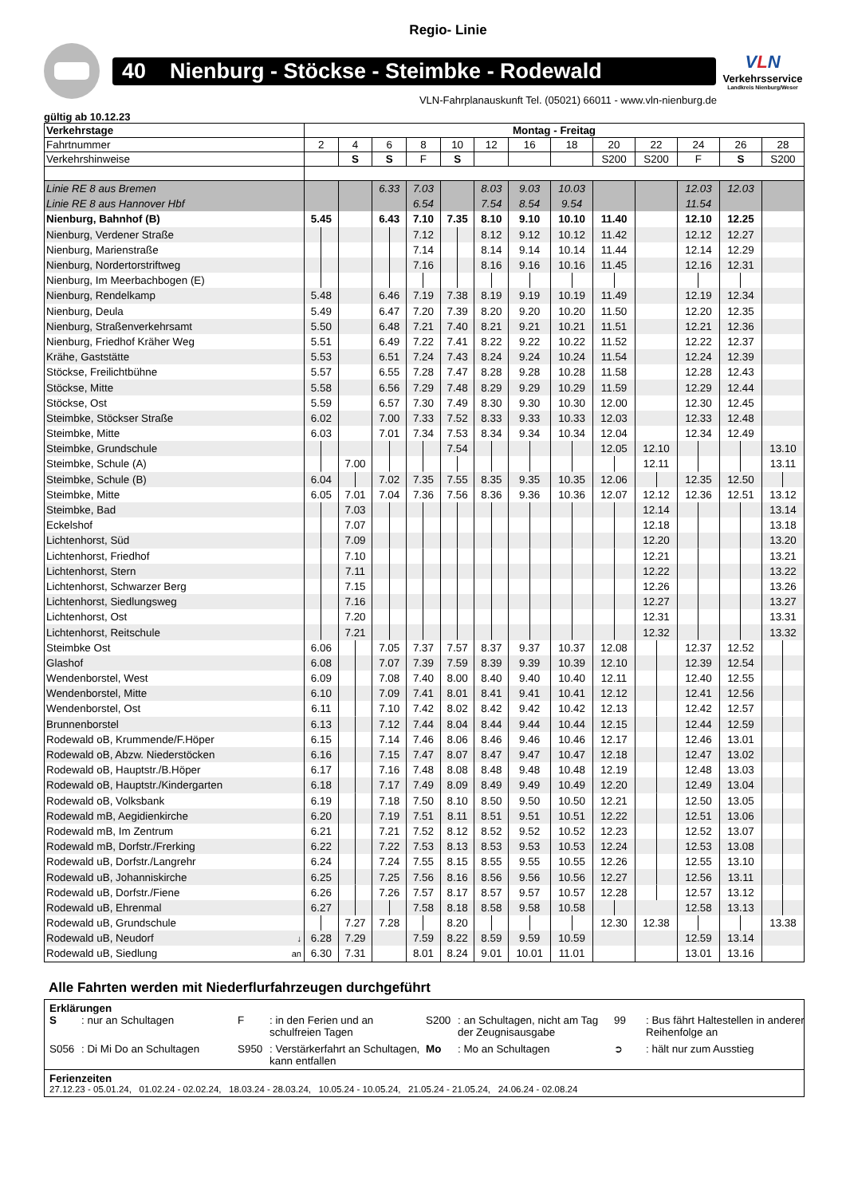Regio- Linie
40 Nienburg - Stöckse - Steimbke - Rodewald
VLN
Verkehrsservice
Landkreis Nienburg/Weser
VLN-Fahrplanauskunft Tel. (05021) 66011 - www.vln-nienburg.de
gültig ab 10.12.23
| Verkehrstage | | Montag - Freitag | | | | | | | | | | | | |
| Fahrtnummer | | 2 | 4 | 6 | 8 | 10 | 12 | 16 | 18 | 20 | 22 | 24 | 26 | 28 |
| Verkehrshinweise | | | S | S | F | S | | | | S200 | S200 | F | S | S200 |
| Linie RE 8 aus Bremen | | | | 6.33 | 7.03 | | 8.03 | 9.03 | 10.03 | | | 12.03 | 12.03 | |
| Linie RE 8 aus Hannover Hbf | | | | | 6.54 | | 7.54 | 8.54 | 9.54 | | | 11.54 | | |
| Nienburg, Bahnhof (B) | | 5.45 | | 6.43 | 7.10 | 7.35 | 8.10 | 9.10 | 10.10 | 11.40 | | 12.10 | 12.25 | |
| Nienburg, Verdener Straße | | | | | 7.12 | | 8.12 | 9.12 | 10.12 | 11.42 | | 12.12 | 12.27 | |
| Nienburg, Marienstraße | | | | | 7.14 | | 8.14 | 9.14 | 10.14 | 11.44 | | 12.14 | 12.29 | |
| Nienburg, Nordertorstriftweg | | | | | 7.16 | | 8.16 | 9.16 | 10.16 | 11.45 | | 12.16 | 12.31 | |
| Nienburg, Im Meerbachbogen (E) | | | | | | | | | | | | | | |
| Nienburg, Rendelkamp | | 5.48 | | 6.46 | 7.19 | 7.38 | 8.19 | 9.19 | 10.19 | 11.49 | | 12.19 | 12.34 | |
| Nienburg, Deula | | 5.49 | | 6.47 | 7.20 | 7.39 | 8.20 | 9.20 | 10.20 | 11.50 | | 12.20 | 12.35 | |
| Nienburg, Straßenverkehrsamt | | 5.50 | | 6.48 | 7.21 | 7.40 | 8.21 | 9.21 | 10.21 | 11.51 | | 12.21 | 12.36 | |
| Nienburg, Friedhof Kräher Weg | | 5.51 | | 6.49 | 7.22 | 7.41 | 8.22 | 9.22 | 10.22 | 11.52 | | 12.22 | 12.37 | |
| Krähe, Gaststätte | | 5.53 | | 6.51 | 7.24 | 7.43 | 8.24 | 9.24 | 10.24 | 11.54 | | 12.24 | 12.39 | |
| Stöckse, Freilichtbühne | | 5.57 | | 6.55 | 7.28 | 7.47 | 8.28 | 9.28 | 10.28 | 11.58 | | 12.28 | 12.43 | |
| Stöckse, Mitte | | 5.58 | | 6.56 | 7.29 | 7.48 | 8.29 | 9.29 | 10.29 | 11.59 | | 12.29 | 12.44 | |
| Stöckse, Ost | | 5.59 | | 6.57 | 7.30 | 7.49 | 8.30 | 9.30 | 10.30 | 12.00 | | 12.30 | 12.45 | |
| Steimbke, Stöckser Straße | | 6.02 | | 7.00 | 7.33 | 7.52 | 8.33 | 9.33 | 10.33 | 12.03 | | 12.33 | 12.48 | |
| Steimbke, Mitte | | 6.03 | | 7.01 | 7.34 | 7.53 | 8.34 | 9.34 | 10.34 | 12.04 | | 12.34 | 12.49 | |
| Steimbke, Grundschule | | | | | | 7.54 | | | | 12.05 | 12.10 | | | 13.10 |
| Steimbke, Schule (A) | | | 7.00 | | | | | | | | 12.11 | | | 13.11 |
| Steimbke, Schule (B) | | 6.04 | | 7.02 | 7.35 | 7.55 | 8.35 | 9.35 | 10.35 | 12.06 | | 12.35 | 12.50 | |
| Steimbke, Mitte | | 6.05 | 7.01 | 7.04 | 7.36 | 7.56 | 8.36 | 9.36 | 10.36 | 12.07 | 12.12 | 12.36 | 12.51 | 13.12 |
| Steimbke, Bad | | | 7.03 | | | | | | | | 12.14 | | | 13.14 |
| Eckelshof | | | 7.07 | | | | | | | | 12.18 | | | 13.18 |
| Lichtenhorst, Süd | | | 7.09 | | | | | | | | 12.20 | | | 13.20 |
| Lichtenhorst, Friedhof | | | 7.10 | | | | | | | | 12.21 | | | 13.21 |
| Lichtenhorst, Stern | | | 7.11 | | | | | | | | 12.22 | | | 13.22 |
| Lichtenhorst, Schwarzer Berg | | | 7.15 | | | | | | | | 12.26 | | | 13.26 |
| Lichtenhorst, Siedlungsweg | | | 7.16 | | | | | | | | 12.27 | | | 13.27 |
| Lichtenhorst, Ost | | | 7.20 | | | | | | | | 12.31 | | | 13.31 |
| Lichtenhorst, Reitschule | | | 7.21 | | | | | | | | 12.32 | | | 13.32 |
| Steimbke Ost | | 6.06 | | 7.05 | 7.37 | 7.57 | 8.37 | 9.37 | 10.37 | 12.08 | | 12.37 | 12.52 | |
| Glashof | | 6.08 | | 7.07 | 7.39 | 7.59 | 8.39 | 9.39 | 10.39 | 12.10 | | 12.39 | 12.54 | |
| Wendenborstel, West | | 6.09 | | 7.08 | 7.40 | 8.00 | 8.40 | 9.40 | 10.40 | 12.11 | | 12.40 | 12.55 | |
| Wendenborstel, Mitte | | 6.10 | | 7.09 | 7.41 | 8.01 | 8.41 | 9.41 | 10.41 | 12.12 | | 12.41 | 12.56 | |
| Wendenborstel, Ost | | 6.11 | | 7.10 | 7.42 | 8.02 | 8.42 | 9.42 | 10.42 | 12.13 | | 12.42 | 12.57 | |
| Brunnenborstel | | 6.13 | | 7.12 | 7.44 | 8.04 | 8.44 | 9.44 | 10.44 | 12.15 | | 12.44 | 12.59 | |
| Rodewald oB, Krummende/F.Höper | | 6.15 | | 7.14 | 7.46 | 8.06 | 8.46 | 9.46 | 10.46 | 12.17 | | 12.46 | 13.01 | |
| Rodewald oB, Abzw. Niederstöcken | | 6.16 | | 7.15 | 7.47 | 8.07 | 8.47 | 9.47 | 10.47 | 12.18 | | 12.47 | 13.02 | |
| Rodewald oB, Hauptstr./B.Höper | | 6.17 | | 7.16 | 7.48 | 8.08 | 8.48 | 9.48 | 10.48 | 12.19 | | 12.48 | 13.03 | |
| Rodewald oB, Hauptstr./Kindergarten | | 6.18 | | 7.17 | 7.49 | 8.09 | 8.49 | 9.49 | 10.49 | 12.20 | | 12.49 | 13.04 | |
| Rodewald oB, Volksbank | | 6.19 | | 7.18 | 7.50 | 8.10 | 8.50 | 9.50 | 10.50 | 12.21 | | 12.50 | 13.05 | |
| Rodewald mB, Aegidienkirche | | 6.20 | | 7.19 | 7.51 | 8.11 | 8.51 | 9.51 | 10.51 | 12.22 | | 12.51 | 13.06 | |
| Rodewald mB, Im Zentrum | | 6.21 | | 7.21 | 7.52 | 8.12 | 8.52 | 9.52 | 10.52 | 12.23 | | 12.52 | 13.07 | |
| Rodewald mB, Dorfstr./Frerking | | 6.22 | | 7.22 | 7.53 | 8.13 | 8.53 | 9.53 | 10.53 | 12.24 | | 12.53 | 13.08 | |
| Rodewald uB, Dorfstr./Langrehr | | 6.24 | | 7.24 | 7.55 | 8.15 | 8.55 | 9.55 | 10.55 | 12.26 | | 12.55 | 13.10 | |
| Rodewald uB, Johanniskirche | | 6.25 | | 7.25 | 7.56 | 8.16 | 8.56 | 9.56 | 10.56 | 12.27 | | 12.56 | 13.11 | |
| Rodewald uB, Dorfstr./Fiene | | 6.26 | | 7.26 | 7.57 | 8.17 | 8.57 | 9.57 | 10.57 | 12.28 | | 12.57 | 13.12 | |
| Rodewald uB, Ehrenmal | | 6.27 | | | 7.58 | 8.18 | 8.58 | 9.58 | 10.58 | | | 12.58 | 13.13 | |
| Rodewald uB, Grundschule | | | 7.27 | 7.28 | | 8.20 | | | | 12.30 | 12.38 | | | 13.38 |
| Rodewald uB, Neudorf | ↓ | 6.28 | 7.29 | | 7.59 | 8.22 | 8.59 | 9.59 | 10.59 | | | 12.59 | 13.14 | |
| Rodewald uB, Siedlung | an | 6.30 | 7.31 | | 8.01 | 8.24 | 9.01 | 10.01 | 11.01 | | | 13.01 | 13.16 | |
Alle Fahrten werden mit Niederflurfahrzeugen durchgeführt
Erklärungen
S: nur an Schultagen
F: in den Ferien und an schulfreien Tagen
S200: an Schultagen, nicht am Tag der Zeugnisausgabe
99: Bus fährt Haltestellen in anderer Reihenfolge an
S056: Di Mi Do an Schultagen
S950: Verstärkerfahrt an Schultagen, kann entfallen
Mo: Mo an Schultagen
➲: hält nur zum Ausstieg
Ferienzeiten
27.12.23 - 05.01.24, 01.02.24 - 02.02.24, 18.03.24 - 28.03.24, 10.05.24 - 10.05.24, 21.05.24 - 21.05.24, 24.06.24 - 02.08.24